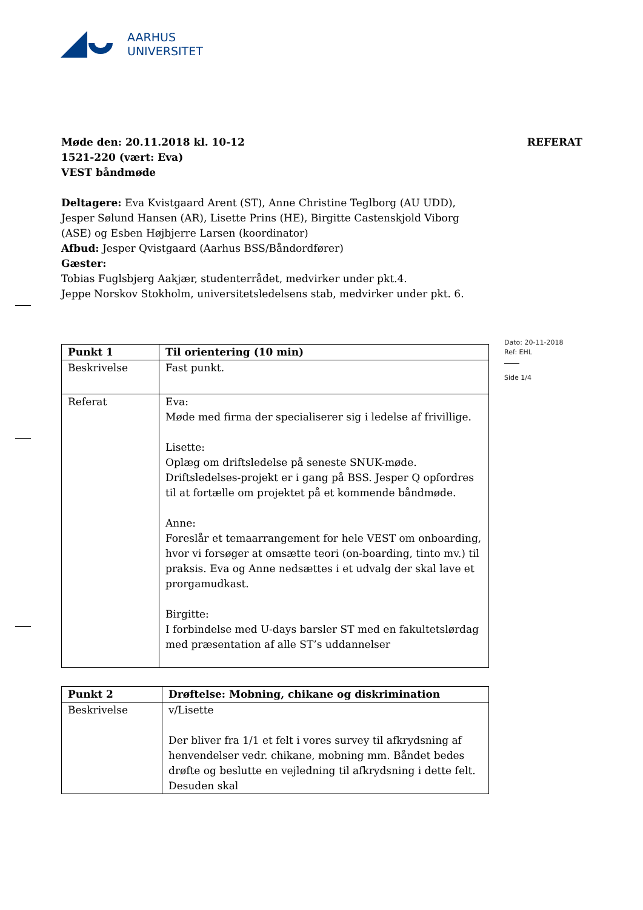AARHUS
UNIVERSITET
Dato: 20-11-2018
Ref: EHL
Side 1/4
Møde den: 20.11.2018 kl. 10-12 REFERAT
1521-220 (vært: Eva)
VEST båndmøde
Deltagere: Eva Kvistgaard Arent (ST), Anne Christine Teglborg (AU UDD), Jesper Sølund Hansen (AR), Lisette Prins (HE), Birgitte Castenskjold Viborg (ASE) og Esben Højbjerre Larsen (koordinator)
Afbud: Jesper Qvistgaard (Aarhus BSS/Båndordfører)
Gæster:
Tobias Fuglsbjerg Aakjær, studenterrådet, medvirker under pkt.4.
Jeppe Norskov Stokholm, universitetsledelsens stab, medvirker under pkt. 6.
| Punkt 1 | Til orientering (10 min) |
| Beskrivelse | Fast punkt. |
| Referat | Eva: Møde med firma der specialiserer sig i ledelse af frivillige. Lisette: Oplæg om driftsledelse på seneste SNUK-møde. Driftsledelses-projekt er i gang på BSS. Jesper Q opfordres til at fortælle om projektet på et kommende båndmøde. Anne: Foreslår et temaarrangement for hele VEST om onboarding, hvor vi forsøger at omsætte teori (on-boarding, tinto mv.) til praksis. Eva og Anne nedsættes i et udvalg der skal lave et prorgamudkast. Birgitte: I forbindelse med U-days barsler ST med en fakultetslørdag med præsentation af alle ST’s uddannelser |
| Punkt 2 | Drøftelse: Mobning, chikane og diskrimination |
| Beskrivelse | v/Lisette Der bliver fra 1/1 et felt i vores survey til afkrydsning af henvendelser vedr. chikane, mobning mm. Båndet bedes drøfte og beslutte en vejledning til afkrydsning i dette felt. Desuden skal |